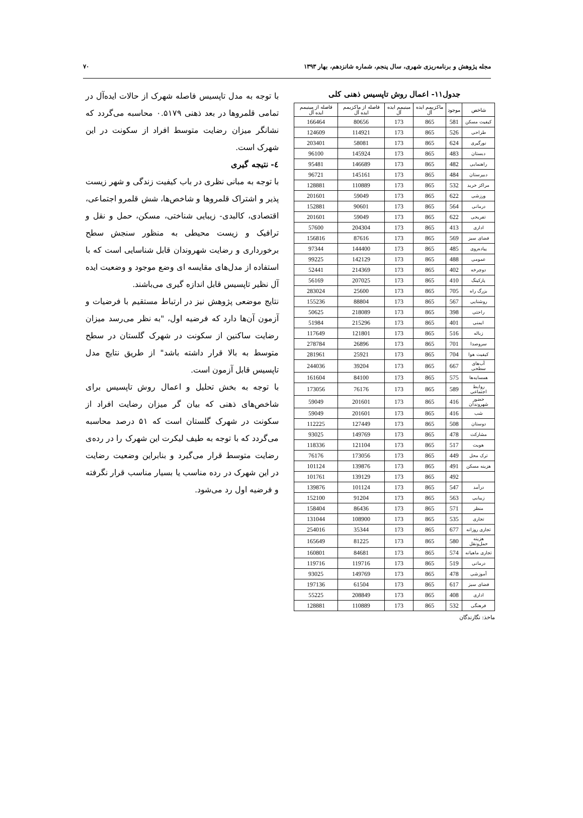مجله پژوهش و برنامه‌ریزی شهری، سال پنجم، شماره شانزدهم، بهار ۱۳۹۳ ۷۰
جدول۱۱- اعمال روش تاپسیس ذهنی کلی
| شاخص | موجود | ماکزیمم ایده آل | مینیمم ایده آل | فاصله از ماکزیمم ایده آل | فاصله از مینیمم ایده آل |
| --- | --- | --- | --- | --- | --- |
| کیفیت مسکن | 581 | 865 | 173 | 80656 | 166464 |
| طراحی | 526 | 865 | 173 | 114921 | 124609 |
| نورگیری | 624 | 865 | 173 | 58081 | 203401 |
| دبستان | 483 | 865 | 173 | 145924 | 96100 |
| راهنمایی | 482 | 865 | 173 | 146689 | 95481 |
| دبیرستان | 484 | 865 | 173 | 145161 | 96721 |
| مراکز خرید | 532 | 865 | 173 | 110889 | 128881 |
| ورزشی | 622 | 865 | 173 | 59049 | 201601 |
| درمانی | 564 | 865 | 173 | 90601 | 152881 |
| تفریحی | 622 | 865 | 173 | 59049 | 201601 |
| اداری | 413 | 865 | 173 | 204304 | 57600 |
| فضای سبز | 569 | 865 | 173 | 87616 | 156816 |
| پیاده‌روی | 485 | 865 | 173 | 144400 | 97344 |
| عمومی | 488 | 865 | 173 | 142129 | 99225 |
| دوچرخه | 402 | 865 | 173 | 214369 | 52441 |
| پارکینگ | 410 | 865 | 173 | 207025 | 56169 |
| بزرگ راه | 705 | 865 | 173 | 25600 | 283024 |
| روشنایی | 567 | 865 | 173 | 88804 | 155236 |
| راحتی | 398 | 865 | 173 | 218089 | 50625 |
| ایمنی | 401 | 865 | 173 | 215296 | 51984 |
| زباله | 516 | 865 | 173 | 121801 | 117649 |
| سروصدا | 701 | 865 | 173 | 26896 | 278784 |
| کیفیت هوا | 704 | 865 | 173 | 25921 | 281961 |
| آب‌های سطحی | 667 | 865 | 173 | 39204 | 244036 |
| همسایه‌ها | 575 | 865 | 173 | 84100 | 161604 |
| روابط اجتماعی | 589 | 865 | 173 | 76176 | 173056 |
| حضور شهروندان | 416 | 865 | 173 | 201601 | 59049 |
| شب | 416 | 865 | 173 | 201601 | 59049 |
| دوستان | 508 | 865 | 173 | 127449 | 112225 |
| مشارکت | 478 | 865 | 173 | 149769 | 93025 |
| هویت | 517 | 865 | 173 | 121104 | 118336 |
| ترک محل | 449 | 865 | 173 | 173056 | 76176 |
| هزینه مسکن | 491 | 865 | 173 | 139876 | 101124 |
| | 492 | 865 | 173 | 139129 | 101761 |
| درآمد | 547 | 865 | 173 | 101124 | 139876 |
| زیبایی | 563 | 865 | 173 | 91204 | 152100 |
| منظر | 571 | 865 | 173 | 86436 | 158404 |
| تجاری | 535 | 865 | 173 | 108900 | 131044 |
| تجاری روزانه | 677 | 865 | 173 | 35344 | 254016 |
| هزینه حمل‌ونقل | 580 | 865 | 173 | 81225 | 165649 |
| تجاری ماهیانه | 574 | 865 | 173 | 84681 | 160801 |
| درمانی | 519 | 865 | 173 | 119716 | 119716 |
| آموزشی | 478 | 865 | 173 | 149769 | 93025 |
| فضای سبز | 617 | 865 | 173 | 61504 | 197136 |
| اداری | 408 | 865 | 173 | 208849 | 55225 |
| فرهنگی | 532 | 865 | 173 | 110889 | 128881 |
ماخذ: نگارندگان
با توجه به مدل تاپسیس فاصله شهرک از حالات ایده‌آل در تمامی قلمروها در بعد ذهنی ۰.۵۱۷۹ محاسبه می‌گردد که نشانگر میزان رضایت متوسط افراد از سکونت در این شهرک است.
٤- نتیجه گیری
با توجه به مبانی نظری در باب کیفیت زندگی و شهر زیست پذیر و اشتراک قلمروها و شاخص‌ها، شش قلمرو اجتماعی، اقتصادی، کالبدی- زیبایی شناختی، مسکن، حمل و نقل و ترافیک و زیست محیطی به منظور سنجش سطح برخورداری و رضایت شهروندان قابل شناسایی است که با استفاده از مدل‌های مقایسه ای وضع موجود و وضعیت ایده آل نظیر تاپسیس قابل اندازه گیری می‌باشند.
نتایج موضعی پژوهش نیز در ارتباط مستقیم با فرضیات و آزمون آن‌ها دارد که فرضیه اول، "به نظر می‌رسد میزان رضایت ساکنین از سکونت در شهرک گلستان در سطح متوسط به بالا قرار داشته باشد" از طریق نتایج مدل تاپسیس قابل آزمون است.
با توجه به بخش تحلیل و اعمال روش تاپسیس برای شاخص‌های ذهنی که بیان گر میزان رضایت افراد از سکونت در شهرک گلستان است که ۵۱ درصد محاسبه می‌گردد که با توجه به طیف لیکرت این شهرک را در رده‌ی رضایت متوسط قرار می‌گیرد و بنابراین وضعیت رضایت در این شهرک در رده مناسب یا بسیار مناسب قرار نگرفته و فرضیه اول رد می‌شود.